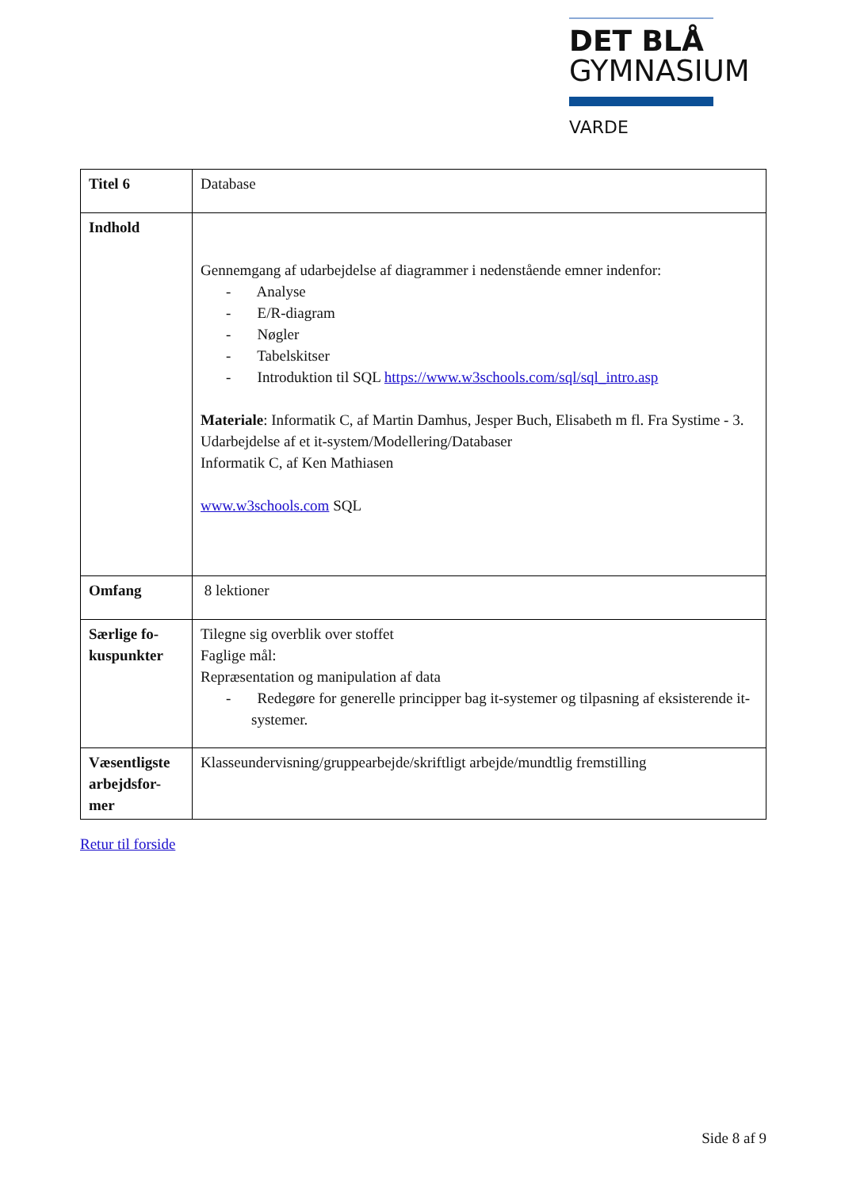DET BLÅ
GYMNASIUM
VARDE
| Titel 6 | Database |
| Indhold | Gennemgang af udarbejdelse af diagrammer i nedenstående emner indenfor: - Analyse - E/R-diagram - Nøgler - Tabelskitser - Introduktion til SQL https://www.w3schools.com/sql/sql_intro.asp Materiale : Informatik C, af Martin Damhus, Jesper Buch, Elisabeth m fl. Fra Systime - 3. Udarbejdelse af et it-system/Modellering/Databaser Informatik C, af Ken Mathiasen www.w3schools.com SQL |
| Omfang | 8 lektioner |
| Særlige fo- kuspunkter | Tilegne sig overblik over stoffet Faglige mål: Repræsentation og manipulation af data - Redegøre for generelle principper bag it-systemer og tilpasning af eksisterende it-systemer. |
| Væsentligste arbejdsfor- mer | Klasseundervisning/gruppearbejde/skriftligt arbejde/mundtlig fremstilling |
Retur til forside
Side 8 af 9